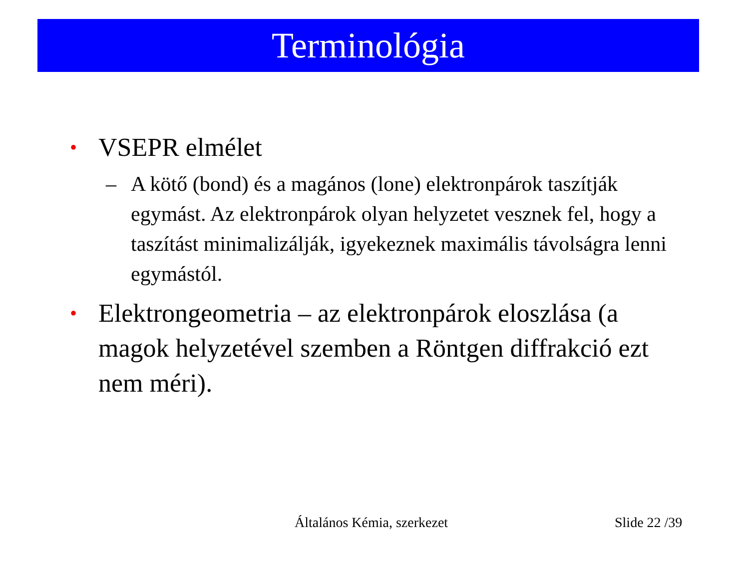Terminológia
• VSEPR elmélet
– A kötő (bond) és a magános (lone) elektronpárok taszítják egymást. Az elektronpárok olyan helyzetet vesznek fel, hogy a taszítást minimalizálják, igyekeznek maximális távolságra lenni egymástól.
• Elektrongeometria – az elektronpárok eloszlása (a magok helyzetével szemben a Röntgen diffrakció ezt nem méri).
Általános Kémia, szerkezet Slide 22 /39